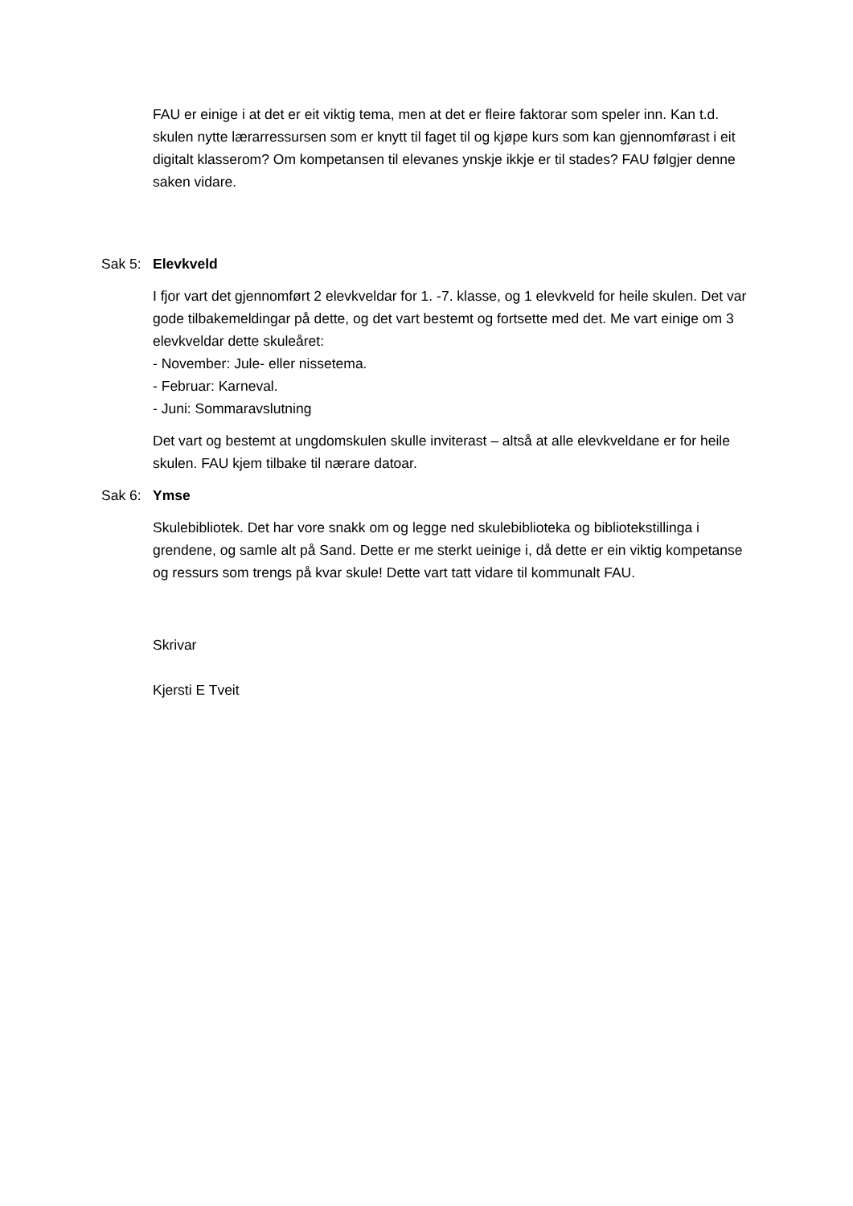FAU er einige i at det er eit viktig tema, men at det er fleire faktorar som speler inn. Kan t.d. skulen nytte lærarressursen som er knytt til faget til og kjøpe kurs som kan gjennomførast i eit digitalt klasserom? Om kompetansen til elevanes ynskje ikkje er til stades? FAU følgjer denne saken vidare.
Sak 5: Elevkveld
I fjor vart det gjennomført 2 elevkveldar for 1. -7. klasse, og 1 elevkveld for heile skulen. Det var gode tilbakemeldingar på dette, og det vart bestemt og fortsette med det. Me vart einige om 3 elevkveldar dette skuleåret:
- November: Jule- eller nissetema.
- Februar: Karneval.
- Juni: Sommaravslutning
Det vart og bestemt at ungdomskulen skulle inviterast – altså at alle elevkveldane er for heile skulen. FAU kjem tilbake til nærare datoar.
Sak 6: Ymse
Skulebibliotek. Det har vore snakk om og legge ned skulebiblioteka og bibliotekstillinga i grendene, og samle alt på Sand. Dette er me sterkt ueinige i, då dette er ein viktig kompetanse og ressurs som trengs på kvar skule! Dette vart tatt vidare til kommunalt FAU.
Skrivar
Kjersti E Tveit